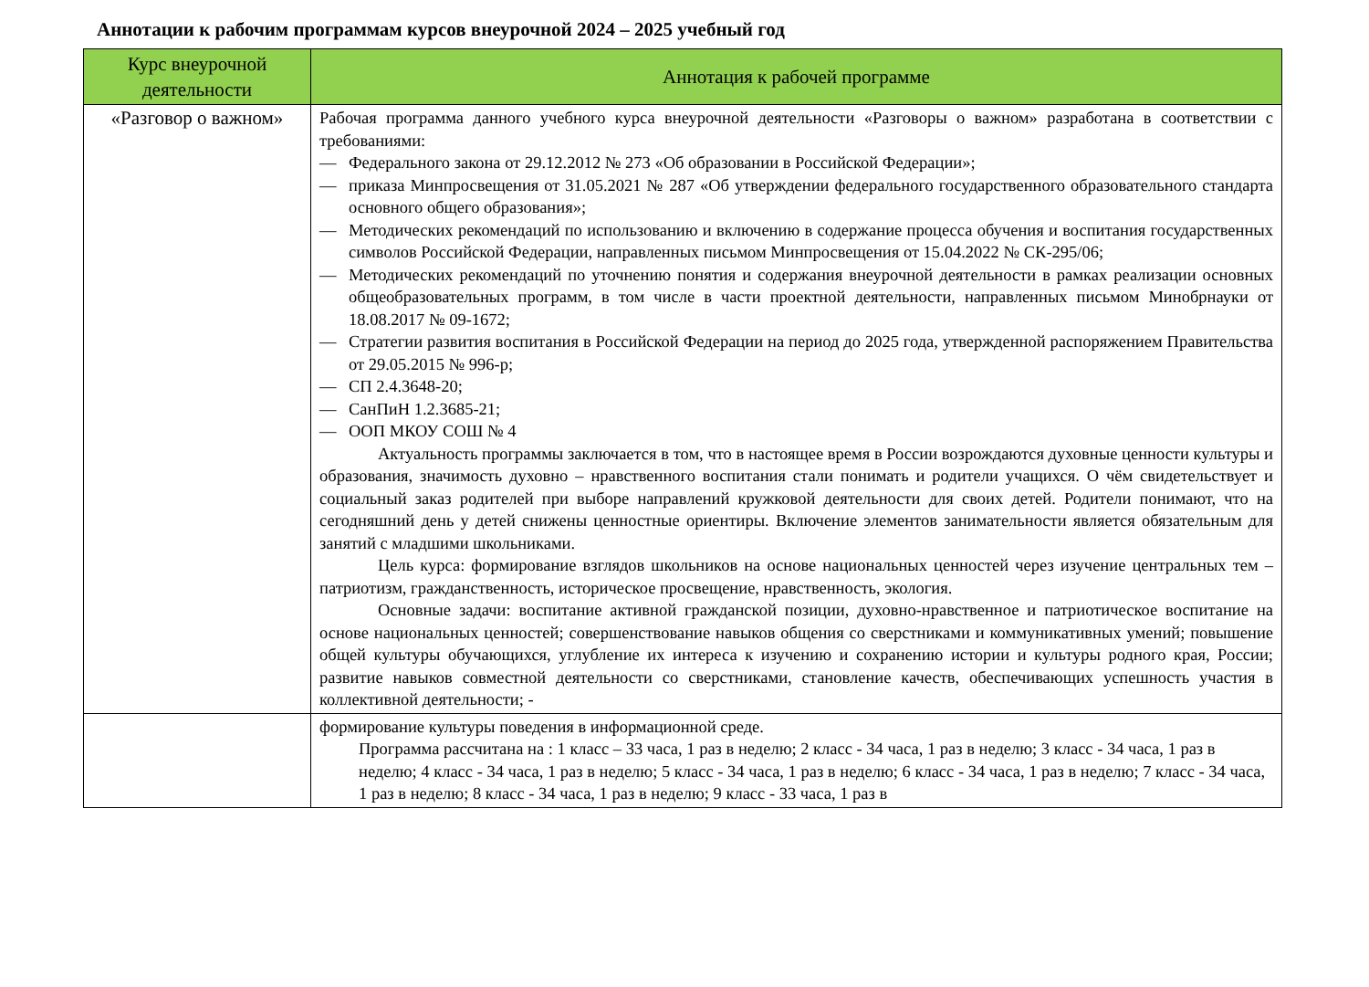Аннотации к рабочим программам курсов внеурочной 2024 – 2025 учебный год
| Курс внеурочной деятельности | Аннотация к рабочей программе |
| --- | --- |
| «Разговор о важном» | Рабочая программа данного учебного курса внеурочной деятельности «Разговоры о важном» разработана в соответствии с требованиями: — Федерального закона от 29.12.2012 № 273 «Об образовании в Российской Федерации»; — приказа Минпросвещения от 31.05.2021 № 287 «Об утверждении федерального государственного образовательного стандарта основного общего образования»; — Методических рекомендаций по использованию и включению в содержание процесса обучения и воспитания государственных символов Российской Федерации, направленных письмом Минпросвещения от 15.04.2022 № СК-295/06; — Методических рекомендаций по уточнению понятия и содержания внеурочной деятельности в рамках реализации основных общеобразовательных программ, в том числе в части проектной деятельности, направленных письмом Минобрнауки от 18.08.2017 № 09-1672; — Стратегии развития воспитания в Российской Федерации на период до 2025 года, утвержденной распоряжением Правительства от 29.05.2015 № 996-р; — СП 2.4.3648-20; — СанПиН 1.2.3685-21; — ООП МКОУ СОШ № 4 Актуальность программы заключается в том, что в настоящее время в России возрождаются духовные ценности культуры и образования, значимость духовно – нравственного воспитания стали понимать и родители учащихся. О чём свидетельствует и социальный заказ родителей при выборе направлений кружковой деятельности для своих детей. Родители понимают, что на сегодняшний день у детей снижены ценностные ориентиры. Включение элементов занимательности является обязательным для занятий с младшими школьниками. Цель курса: формирование взглядов школьников на основе национальных ценностей через изучение центральных тем – патриотизм, гражданственность, историческое просвещение, нравственность, экология. Основные задачи: воспитание активной гражданской позиции, духовно-нравственное и патриотическое воспитание на основе национальных ценностей; совершенствование навыков общения со сверстниками и коммуникативных умений; повышение общей культуры обучающихся, углубление их интереса к изучению и сохранению истории и культуры родного края, России; развитие навыков совместной деятельности со сверстниками, становление качеств, обеспечивающих успешность участия в коллективной деятельности; - |
| | формирование культуры поведения в информационной среде. Программа рассчитана на : 1 класс – 33 часа, 1 раз в неделю; 2 класс - 34 часа, 1 раз в неделю; 3 класс - 34 часа, 1 раз в неделю; 4 класс - 34 часа, 1 раз в неделю; 5 класс - 34 часа, 1 раз в неделю; 6 класс - 34 часа, 1 раз в неделю; 7 класс - 34 часа, 1 раз в неделю; 8 класс - 34 часа, 1 раз в неделю; 9 класс - 33 часа, 1 раз в |